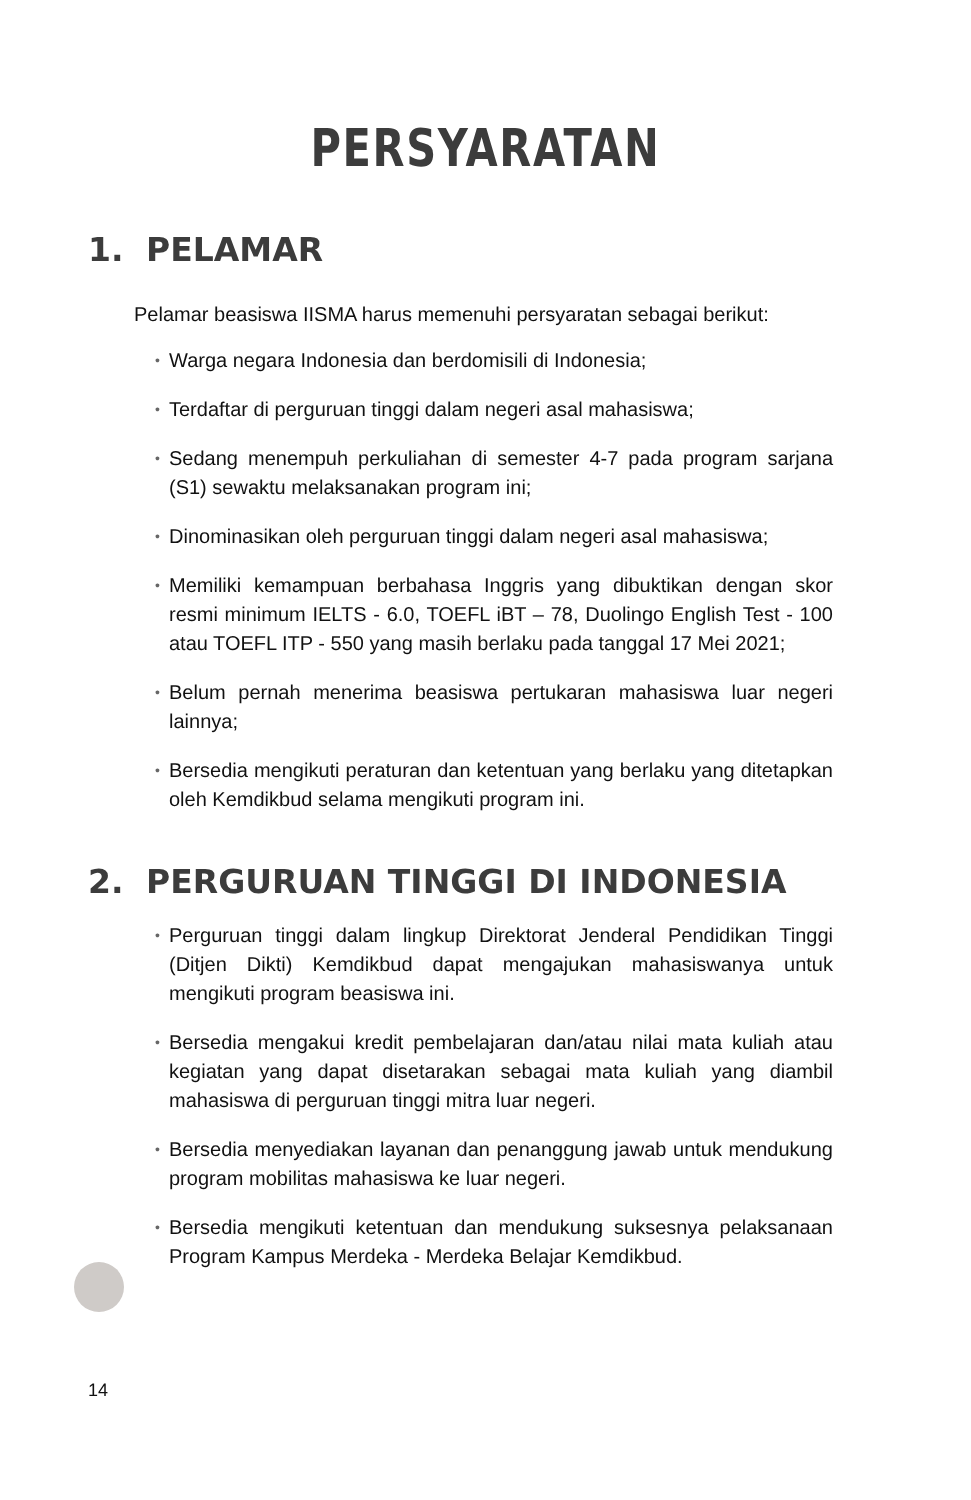PERSYARATAN
1. PELAMAR
Pelamar beasiswa IISMA harus memenuhi persyaratan sebagai berikut:
• Warga negara Indonesia dan berdomisili di Indonesia;
• Terdaftar di perguruan tinggi dalam negeri asal mahasiswa;
• Sedang menempuh perkuliahan di semester 4-7 pada program sarjana (S1) sewaktu melaksanakan program ini;
• Dinominasikan oleh perguruan tinggi dalam negeri asal mahasiswa;
• Memiliki kemampuan berbahasa Inggris yang dibuktikan dengan skor resmi minimum IELTS - 6.0, TOEFL iBT – 78, Duolingo English Test - 100 atau TOEFL ITP - 550 yang masih berlaku pada tanggal 17 Mei 2021;
• Belum pernah menerima beasiswa pertukaran mahasiswa luar negeri lainnya;
• Bersedia mengikuti peraturan dan ketentuan yang berlaku yang ditetapkan oleh Kemdikbud selama mengikuti program ini.
2. PERGURUAN TINGGI DI INDONESIA
• Perguruan tinggi dalam lingkup Direktorat Jenderal Pendidikan Tinggi (Ditjen Dikti) Kemdikbud dapat mengajukan mahasiswanya untuk mengikuti program beasiswa ini.
• Bersedia mengakui kredit pembelajaran dan/atau nilai mata kuliah atau kegiatan yang dapat disetarakan sebagai mata kuliah yang diambil mahasiswa di perguruan tinggi mitra luar negeri.
• Bersedia menyediakan layanan dan penanggung jawab untuk mendukung program mobilitas mahasiswa ke luar negeri.
• Bersedia mengikuti ketentuan dan mendukung suksesnya pelaksanaan Program Kampus Merdeka - Merdeka Belajar Kemdikbud.
14